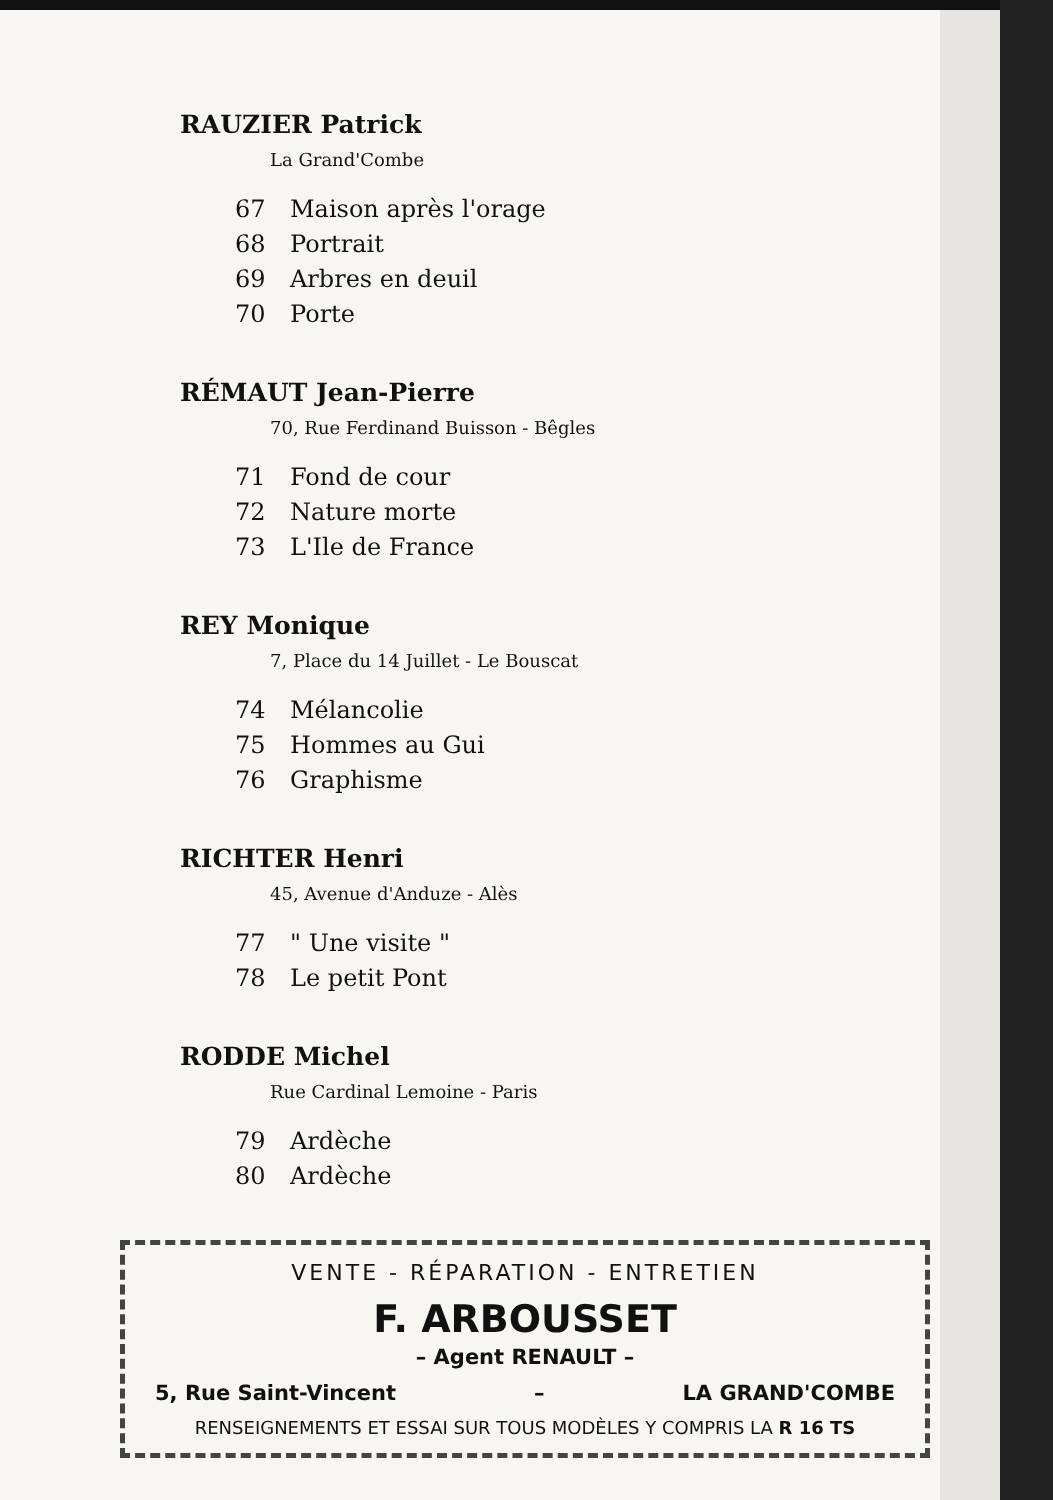RAUZIER Patrick
La Grand'Combe
67 Maison après l'orage
68 Portrait
69 Arbres en deuil
70 Porte
RÉMAUT Jean-Pierre
70, Rue Ferdinand Buisson - Bêgles
71 Fond de cour
72 Nature morte
73 L'Ile de France
REY Monique
7, Place du 14 Juillet - Le Bouscat
74 Mélancolie
75 Hommes au Gui
76 Graphisme
RICHTER Henri
45, Avenue d'Anduze - Alès
77 " Une visite "
78 Le petit Pont
RODDE Michel
Rue Cardinal Lemoine - Paris
79 Ardèche
80 Ardèche
VENTE - RÉPARATION - ENTRETIEN
F. ARBOUSSET
– Agent RENAULT –
5, Rue Saint-Vincent – LA GRAND'COMBE
RENSEIGNEMENTS ET ESSAI SUR TOUS MODÈLES Y COMPRIS LA R 16 TS